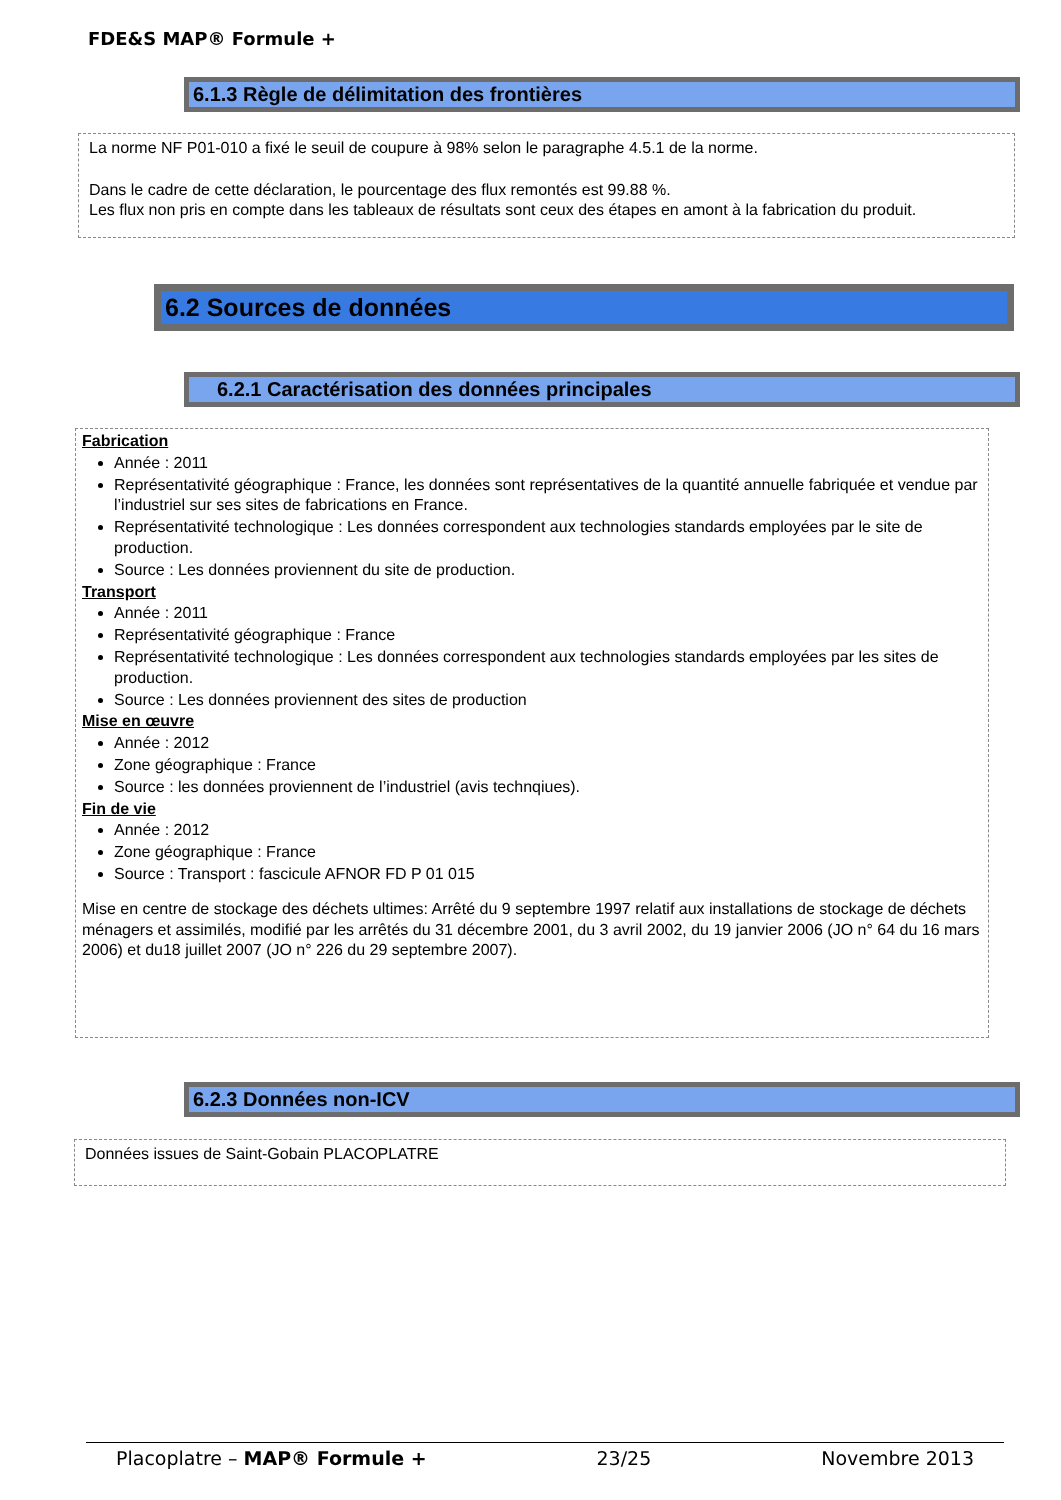FDE&S MAP® Formule +
6.1.3 Règle de délimitation des frontières
La norme NF P01-010 a fixé le seuil de coupure à 98% selon le paragraphe 4.5.1 de la norme.
Dans le cadre de cette déclaration, le pourcentage des flux remontés est 99.88 %.
Les flux non pris en compte dans les tableaux de résultats sont ceux des étapes en amont à la fabrication du produit.
6.2 Sources de données
6.2.1 Caractérisation des données principales
Fabrication
Année : 2011
Représentativité géographique : France, les données sont représentatives de la quantité annuelle fabriquée et vendue par l’industriel sur ses sites de fabrications en France.
Représentativité technologique : Les données correspondent aux technologies standards employées par le site de production.
Source : Les données proviennent du site de production.
Transport
Année : 2011
Représentativité géographique : France
Représentativité technologique : Les données correspondent aux technologies standards employées par les sites de production.
Source : Les données proviennent des sites de production
Mise en œuvre
Année : 2012
Zone géographique : France
Source : les données proviennent de l’industriel (avis technqiues).
Fin de vie
Année : 2012
Zone géographique : France
Source : Transport : fascicule AFNOR FD P 01 015
Mise en centre de stockage des déchets ultimes: Arrêté du 9 septembre 1997 relatif aux installations de stockage de déchets ménagers et assimilés, modifié par les arrêtés du 31 décembre 2001, du 3 avril 2002, du 19 janvier 2006 (JO n° 64 du 16 mars 2006) et du18 juillet 2007 (JO n° 226 du 29 septembre 2007).
6.2.3 Données non-ICV
Données issues de Saint-Gobain PLACOPLATRE
Placoplatre – MAP® Formule + 23/25 Novembre 2013